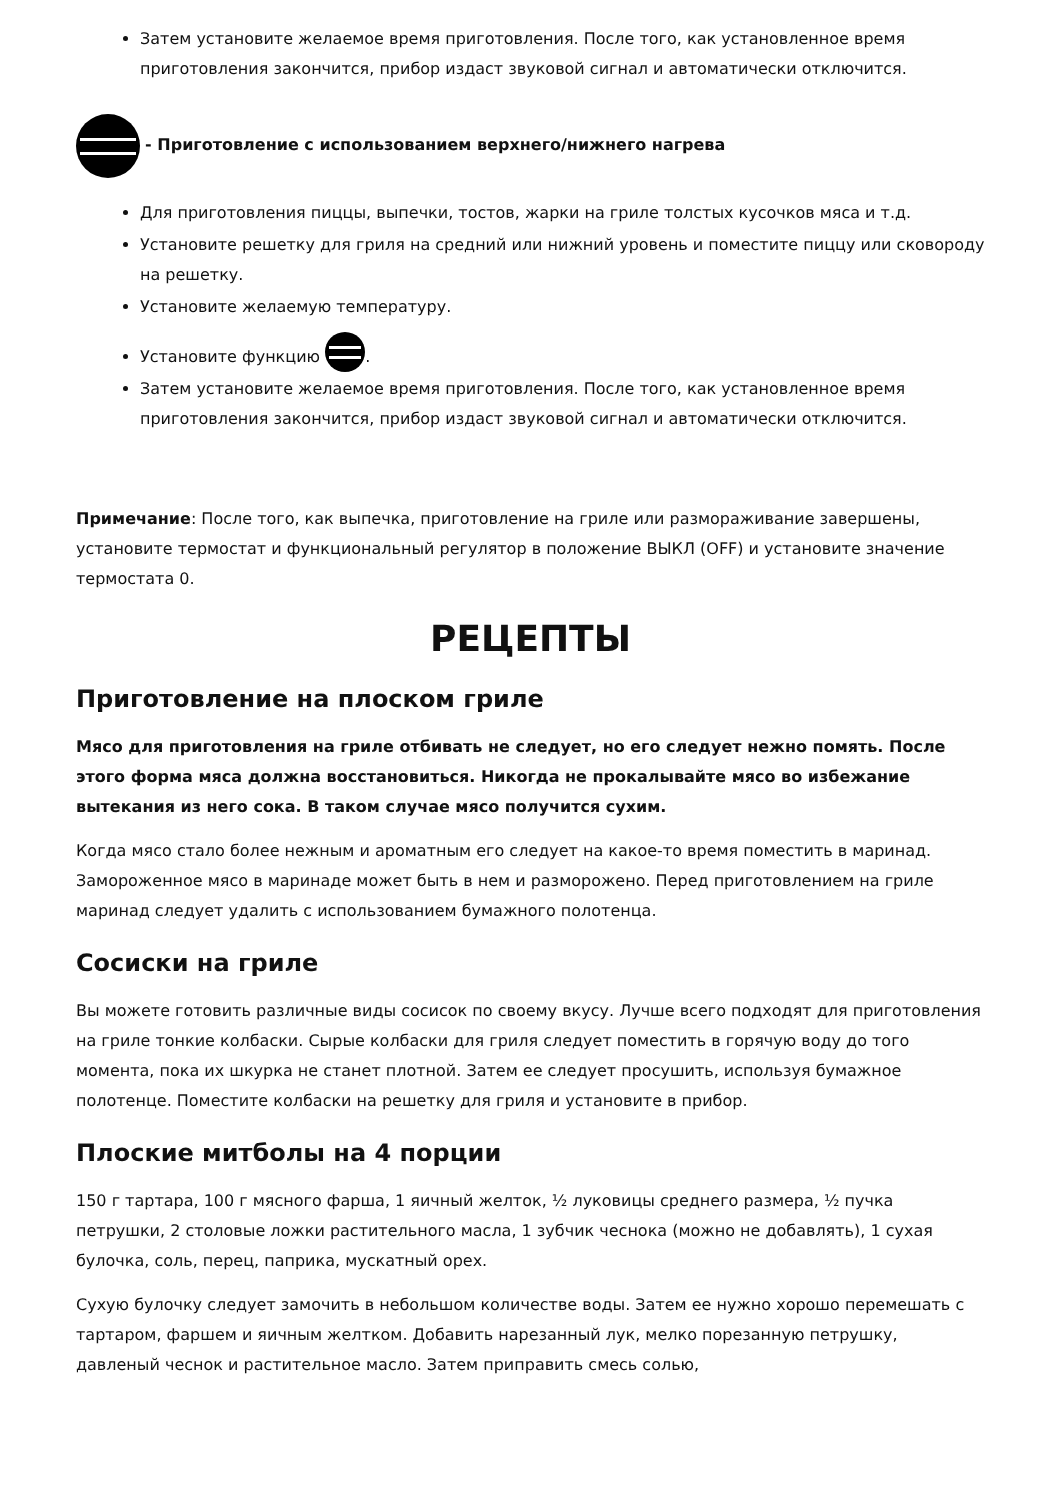Затем установите желаемое время приготовления. После того, как установленное время приготовления закончится, прибор издаст звуковой сигнал и автоматически отключится.
- Приготовление с использованием верхнего/нижнего нагрева
Для приготовления пиццы, выпечки, тостов, жарки на гриле толстых кусочков мяса и т.д.
Установите решетку для гриля на средний или нижний уровень и поместите пиццу или сковороду на решетку.
Установите желаемую температуру.
Установите функцию .
Затем установите желаемое время приготовления. После того, как установленное время приготовления закончится, прибор издаст звуковой сигнал и автоматически отключится.
Примечание: После того, как выпечка, приготовление на гриле или размораживание завершены, установите термостат и функциональный регулятор в положение ВЫКЛ (OFF) и установите значение термостата 0.
РЕЦЕПТЫ
Приготовление на плоском гриле
Мясо для приготовления на гриле отбивать не следует, но его следует нежно помять. После этого форма мяса должна восстановиться. Никогда не прокалывайте мясо во избежание вытекания из него сока. В таком случае мясо получится сухим.
Когда мясо стало более нежным и ароматным его следует на какое-то время поместить в маринад. Замороженное мясо в маринаде может быть в нем и разморожено. Перед приготовлением на гриле маринад следует удалить с использованием бумажного полотенца.
Сосиски на гриле
Вы можете готовить различные виды сосисок по своему вкусу. Лучше всего подходят для приготовления на гриле тонкие колбаски. Сырые колбаски для гриля следует поместить в горячую воду до того момента, пока их шкурка не станет плотной. Затем ее следует просушить, используя бумажное полотенце. Поместите колбаски на решетку для гриля и установите в прибор.
Плоские митболы на 4 порции
150 г тартара, 100 г мясного фарша, 1 яичный желток, ½ луковицы среднего размера, ½ пучка петрушки, 2 столовые ложки растительного масла, 1 зубчик чеснока (можно не добавлять), 1 сухая булочка, соль, перец, паприка, мускатный орех.
Сухую булочку следует замочить в небольшом количестве воды. Затем ее нужно хорошо перемешать с тартаром, фаршем и яичным желтком. Добавить нарезанный лук, мелко порезанную петрушку, давленый чеснок и растительное масло. Затем приправить смесь солью,